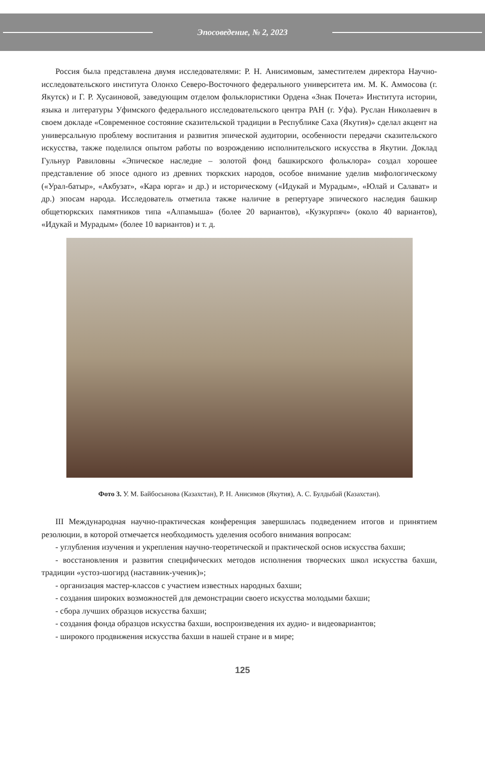Эпосоведение, № 2, 2023
Россия была представлена двумя исследователями: Р. Н. Анисимовым, заместителем директора Научно-исследовательского института Олонхо Северо-Восточного федерального университета им. М. К. Аммосова (г. Якутск) и Г. Р. Хусаиновой, заведующим отделом фольклористики Ордена «Знак Почета» Института истории, языка и литературы Уфимского федерального исследовательского центра РАН (г. Уфа). Руслан Николаевич в своем докладе «Современное состояние сказительской традиции в Республике Саха (Якутия)» сделал акцент на универсальную проблему воспитания и развития эпической аудитории, особенности передачи сказительского искусства, также поделился опытом работы по возрождению исполнительского искусства в Якутии. Доклад Гульнур Равиловны «Эпическое наследие – золотой фонд башкирского фольклора» создал хорошее представление об эпосе одного из древних тюркских народов, особое внимание уделив мифологическому («Урал-батыр», «Акбузат», «Кара юрга» и др.) и историческому («Идукай и Мурадым», «Юлай и Салават» и др.) эпосам народа. Исследователь отметила также наличие в репертуаре эпического наследия башкир общетюркских памятников типа «Алпамыша» (более 20 вариантов), «Кузкурпяч» (около 40 вариантов), «Идукай и Мурадым» (более 10 вариантов) и т. д.
Фото 3. У. М. Байбосынова (Казахстан), Р. Н. Анисимов (Якутия), А. С. Булдыбай (Казахстан).
III Международная научно-практическая конференция завершилась подведением итогов и принятием резолюции, в которой отмечается необходимость уделения особого внимания вопросам:
- углубления изучения и укрепления научно-теоретической и практической основ искусства бахши;
- восстановления и развития специфических методов исполнения творческих школ искусства бахши, традиции «устоз-шогирд (наставник-ученик)»;
- организация мастер-классов с участием известных народных бахши;
- создания широких возможностей для демонстрации своего искусства молодыми бахши;
- сбора лучших образцов искусства бахши;
- создания фонда образцов искусства бахши, воспроизведения их аудио- и видеовариантов;
- широкого продвижения искусства бахши в нашей стране и в мире;
125